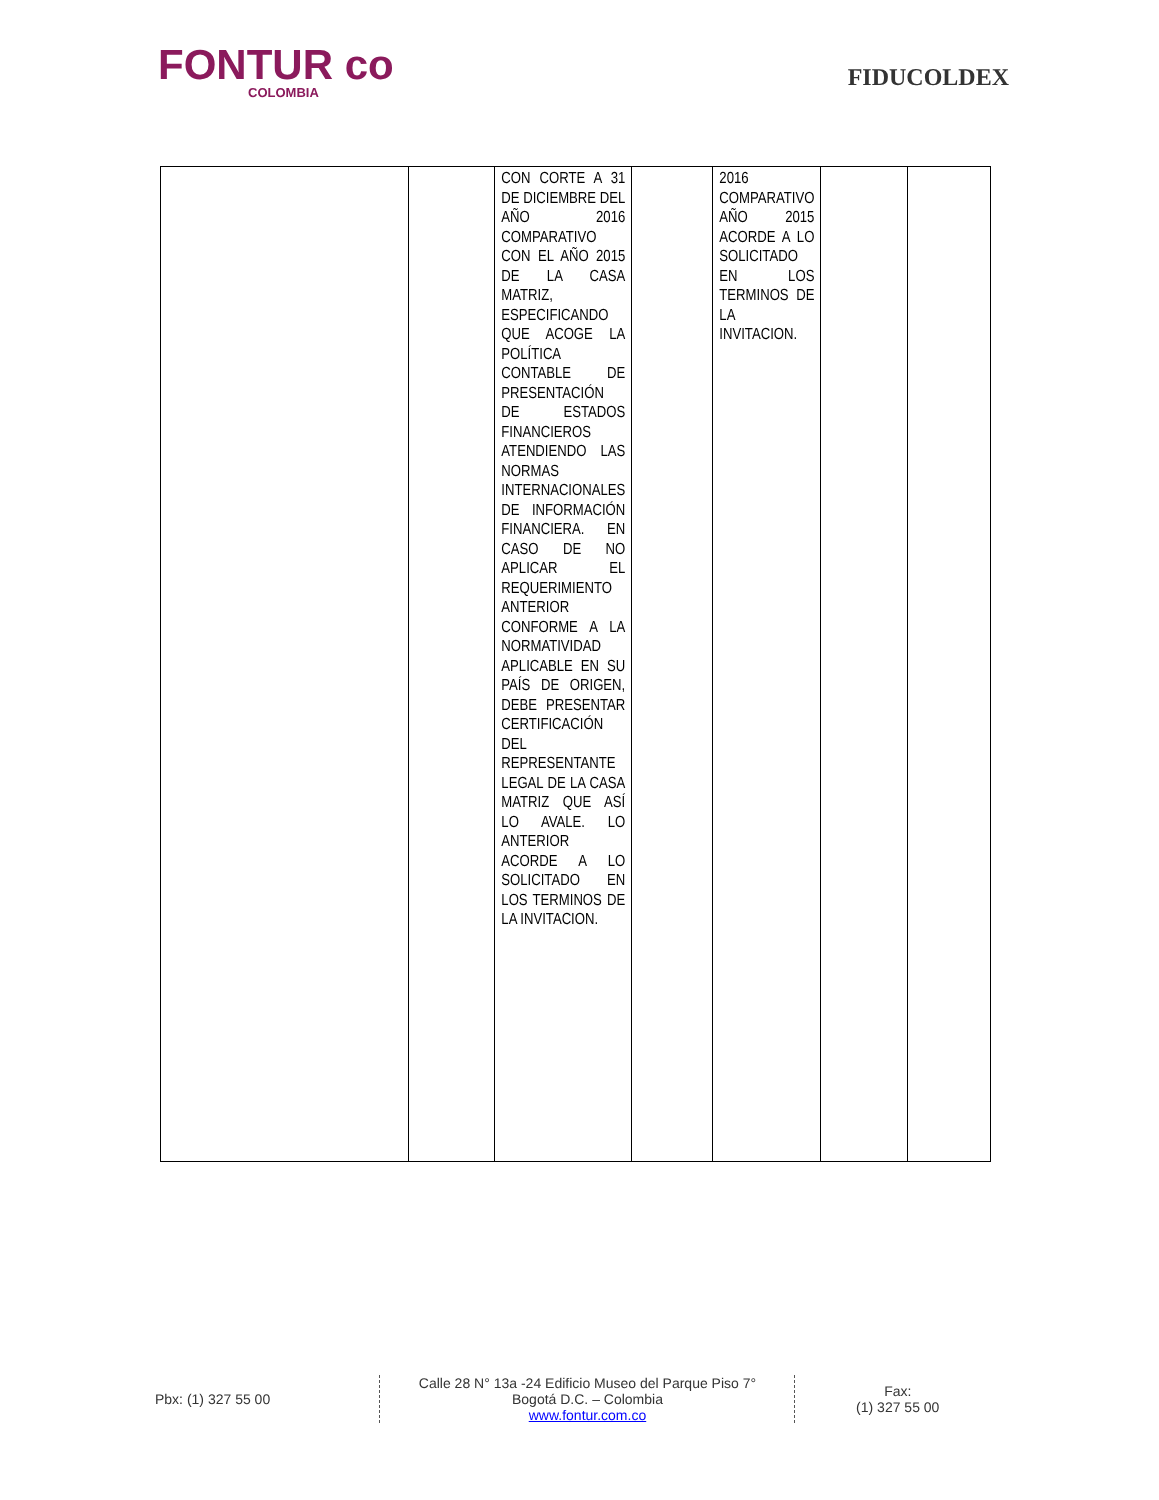FONTUR co
COLOMBIA
FIDUCOLDEX
| | | CON CORTE A 31 DE DICIEMBRE DEL AÑO 2016 COMPARATIVO CON EL AÑO 2015 DE LA CASA MATRIZ, ESPECIFICANDO QUE ACOGE LA POLÍTICA CONTABLE DE PRESENTACIÓN DE ESTADOS FINANCIEROS ATENDIENDO LAS NORMAS INTERNACIONALES DE INFORMACIÓN FINANCIERA. EN CASO DE NO APLICAR EL REQUERIMIENTO ANTERIOR CONFORME A LA NORMATIVIDAD APLICABLE EN SU PAÍS DE ORIGEN, DEBE PRESENTAR CERTIFICACIÓN DEL REPRESENTANTE LEGAL DE LA CASA MATRIZ QUE ASÍ LO AVALE. LO ANTERIOR ACORDE A LO SOLICITADO EN LOS TERMINOS DE LA INVITACION. | | 2016 COMPARATIVO AÑO 2015 ACORDE A LO SOLICITADO EN LOS TERMINOS DE LA INVITACION. | | |
Pbx: (1) 327 55 00
Calle 28 N° 13a -24 Edificio Museo del Parque Piso 7°
Bogotá D.C. – Colombia
www.fontur.com.co
Fax:
(1) 327 55 00